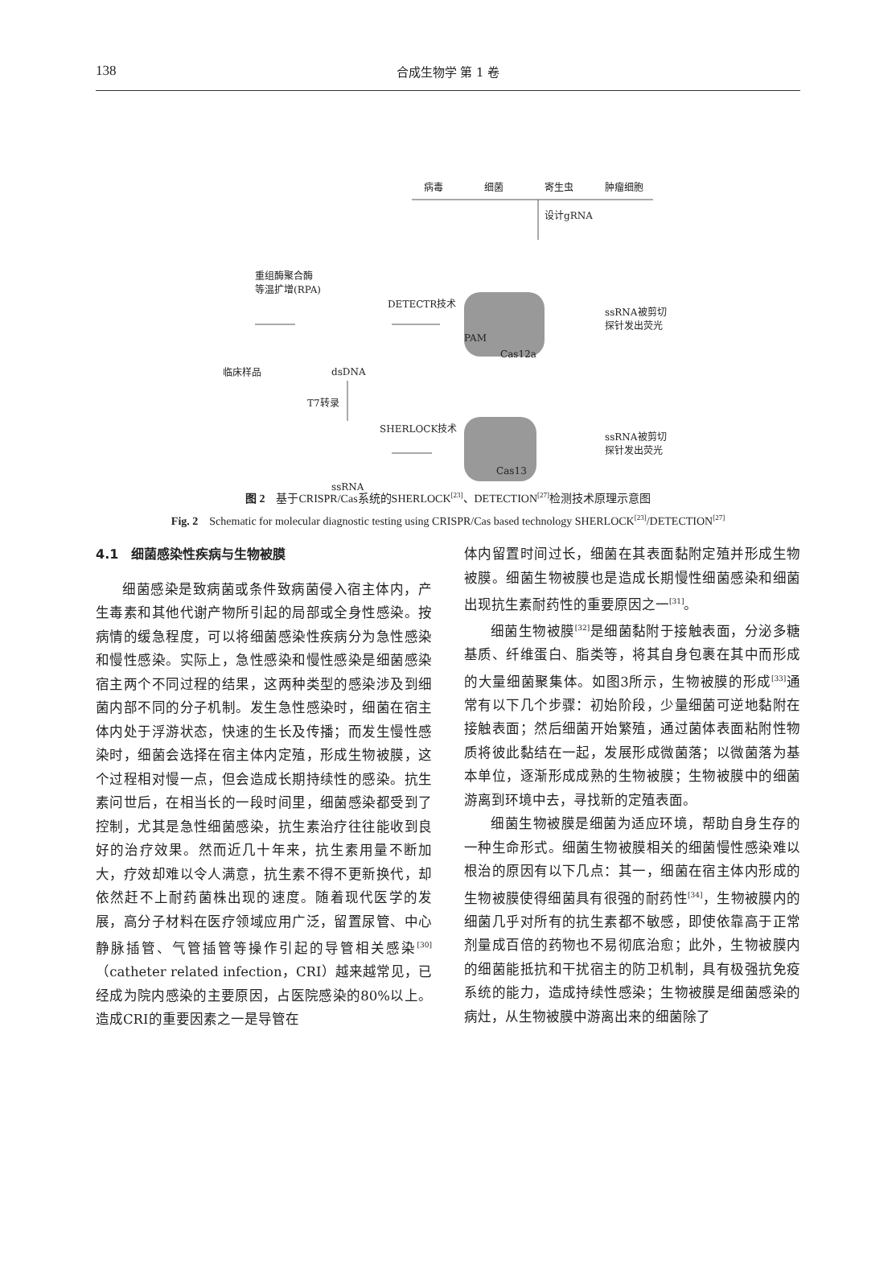138 合成生物学 第 1 卷
病毒 细菌 寄生虫 肿瘤细胞
设计gRNA
重组酶聚合酶
等温扩增(RPA)
DETECTR技术
ssRNA被剪切
探针发出荧光
PAM
Cas12a
临床样品 dsDNA
T7转录
SHERLOCK技术
ssRNA被剪切
探针发出荧光
Cas13
ssRNA
图 2　基于CRISPR/Cas系统的SHERLOCK<sup>[23]</sup>、DETECTION<sup>[27]</sup>检测技术原理示意图
Fig. 2　Schematic for molecular diagnostic testing using CRISPR/Cas based technology SHERLOCK<sup>[23]</sup>/DETECTION<sup>[27]</sup>
4.1　细菌感染性疾病与生物被膜
细菌感染是致病菌或条件致病菌侵入宿主体内，产生毒素和其他代谢产物所引起的局部或全身性感染。按病情的缓急程度，可以将细菌感染性疾病分为急性感染和慢性感染。实际上，急性感染和慢性感染是细菌感染宿主两个不同过程的结果，这两种类型的感染涉及到细菌内部不同的分子机制。发生急性感染时，细菌在宿主体内处于浮游状态，快速的生长及传播；而发生慢性感染时，细菌会选择在宿主体内定殖，形成生物被膜，这个过程相对慢一点，但会造成长期持续性的感染。抗生素问世后，在相当长的一段时间里，细菌感染都受到了控制，尤其是急性细菌感染，抗生素治疗往往能收到良好的治疗效果。然而近几十年来，抗生素用量不断加大，疗效却难以令人满意，抗生素不得不更新换代，却依然赶不上耐药菌株出现的速度。随着现代医学的发展，高分子材料在医疗领域应用广泛，留置尿管、中心静脉插管、气管插管等操作引起的导管相关感染<sup>[30]</sup>（catheter related infection，CRI）越来越常见，已经成为院内感染的主要原因，占医院感染的80%以上。造成CRI的重要因素之一是导管在
体内留置时间过长，细菌在其表面黏附定殖并形成生物被膜。细菌生物被膜也是造成长期慢性细菌感染和细菌出现抗生素耐药性的重要原因之一<sup>[31]</sup>。
细菌生物被膜<sup>[32]</sup>是细菌黏附于接触表面，分泌多糖基质、纤维蛋白、脂类等，将其自身包裹在其中而形成的大量细菌聚集体。如图3所示，生物被膜的形成<sup>[33]</sup>通常有以下几个步骤：初始阶段，少量细菌可逆地黏附在接触表面；然后细菌开始繁殖，通过菌体表面粘附性物质将彼此黏结在一起，发展形成微菌落；以微菌落为基本单位，逐渐形成成熟的生物被膜；生物被膜中的细菌游离到环境中去，寻找新的定殖表面。
细菌生物被膜是细菌为适应环境，帮助自身生存的一种生命形式。细菌生物被膜相关的细菌慢性感染难以根治的原因有以下几点：其一，细菌在宿主体内形成的生物被膜使得细菌具有很强的耐药性<sup>[34]</sup>，生物被膜内的细菌几乎对所有的抗生素都不敏感，即使依靠高于正常剂量成百倍的药物也不易彻底治愈；此外，生物被膜内的细菌能抵抗和干扰宿主的防卫机制，具有极强抗免疫系统的能力，造成持续性感染；生物被膜是细菌感染的病灶，从生物被膜中游离出来的细菌除了